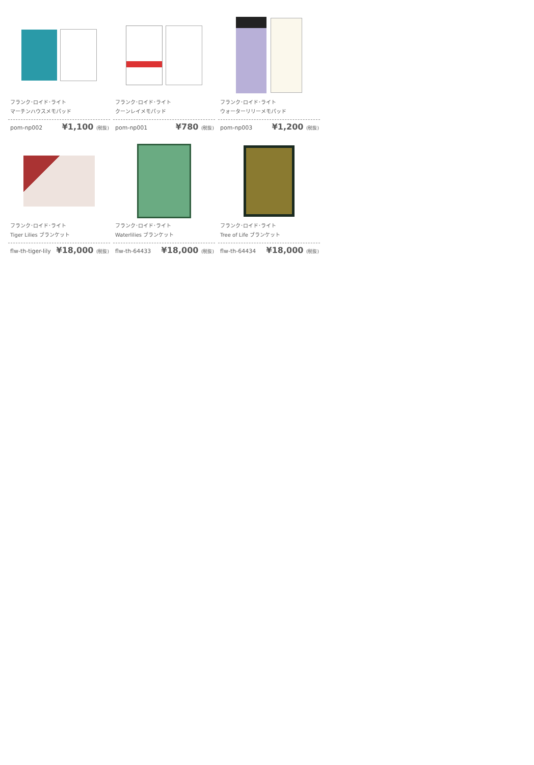フランク･ロイド･ライト
マーチンハウスメモパッド
pom-np002 ¥1,100 (税抜)
フランク･ロイド･ライト
クーンレイメモパッド
pom-np001 ¥780 (税抜)
フランク･ロイド･ライト
ウォーターリリーメモパッド
pom-np003 ¥1,200 (税抜)
フランク･ロイド･ライト
Tiger Lilies ブランケット
flw-th-tiger-lily ¥18,000 (税抜)
フランク･ロイド･ライト
Waterlilies ブランケット
flw-th-64433 ¥18,000 (税抜)
フランク･ロイド･ライト
Tree of Life ブランケット
flw-th-64434 ¥18,000 (税抜)